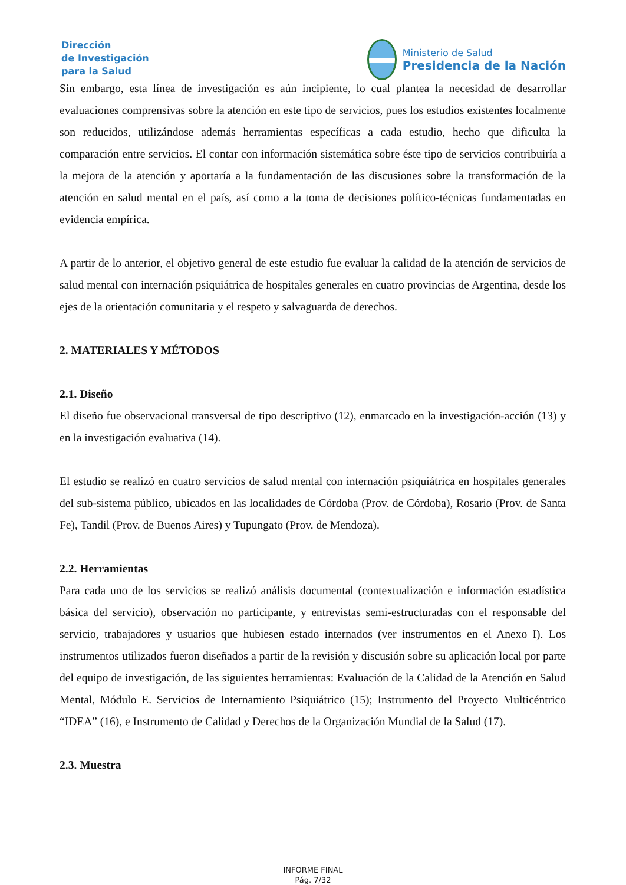Dirección
de Investigación
para la Salud
Ministerio de Salud
Presidencia de la Nación
Sin embargo, esta línea de investigación es aún incipiente, lo cual plantea la necesidad de desarrollar evaluaciones comprensivas sobre la atención en este tipo de servicios, pues los estudios existentes localmente son reducidos, utilizándose además herramientas específicas a cada estudio, hecho que dificulta la comparación entre servicios. El contar con información sistemática sobre éste tipo de servicios contribuiría a la mejora de la atención y aportaría a la fundamentación de las discusiones sobre la transformación de la atención en salud mental en el país, así como a la toma de decisiones político-técnicas fundamentadas en evidencia empírica.
A partir de lo anterior, el objetivo general de este estudio fue evaluar la calidad de la atención de servicios de salud mental con internación psiquiátrica de hospitales generales en cuatro provincias de Argentina, desde los ejes de la orientación comunitaria y el respeto y salvaguarda de derechos.
2. MATERIALES Y MÉTODOS
2.1. Diseño
El diseño fue observacional transversal de tipo descriptivo (12), enmarcado en la investigación-acción (13) y en la investigación evaluativa (14).
El estudio se realizó en cuatro servicios de salud mental con internación psiquiátrica en hospitales generales del sub-sistema público, ubicados en las localidades de Córdoba (Prov. de Córdoba), Rosario (Prov. de Santa Fe), Tandil (Prov. de Buenos Aires) y Tupungato (Prov. de Mendoza).
2.2. Herramientas
Para cada uno de los servicios se realizó análisis documental (contextualización e información estadística básica del servicio), observación no participante, y entrevistas semi-estructuradas con el responsable del servicio, trabajadores y usuarios que hubiesen estado internados (ver instrumentos en el Anexo I). Los instrumentos utilizados fueron diseñados a partir de la revisión y discusión sobre su aplicación local por parte del equipo de investigación, de las siguientes herramientas: Evaluación de la Calidad de la Atención en Salud Mental, Módulo E. Servicios de Internamiento Psiquiátrico (15); Instrumento del Proyecto Multicéntrico “IDEA” (16), e Instrumento de Calidad y Derechos de la Organización Mundial de la Salud (17).
2.3. Muestra
INFORME FINAL
Pág. 7/32